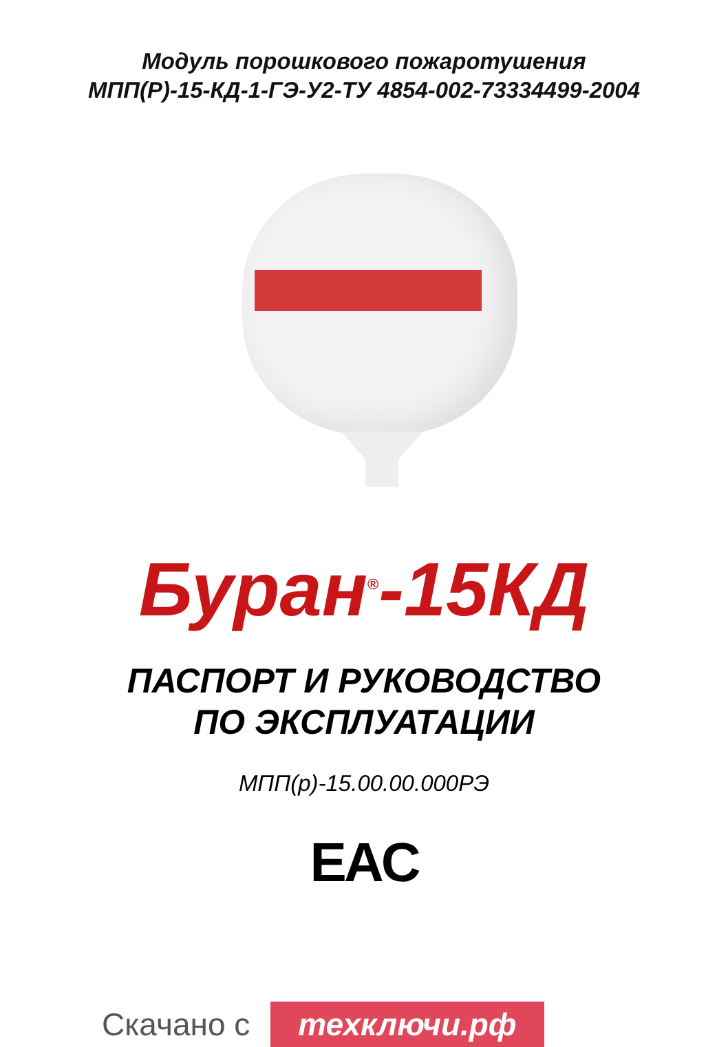Модуль порошкового пожаротушения
МПП(Р)-15-КД-1-ГЭ-У2-ТУ 4854-002-73334499-2004
Буран<sup>®</sup>-15КД
ПАСПОРТ И РУКОВОДСТВО
ПО ЭКСПЛУАТАЦИИ
МПП(р)-15.00.00.000РЭ
EAC
Скачано с техключи.рф